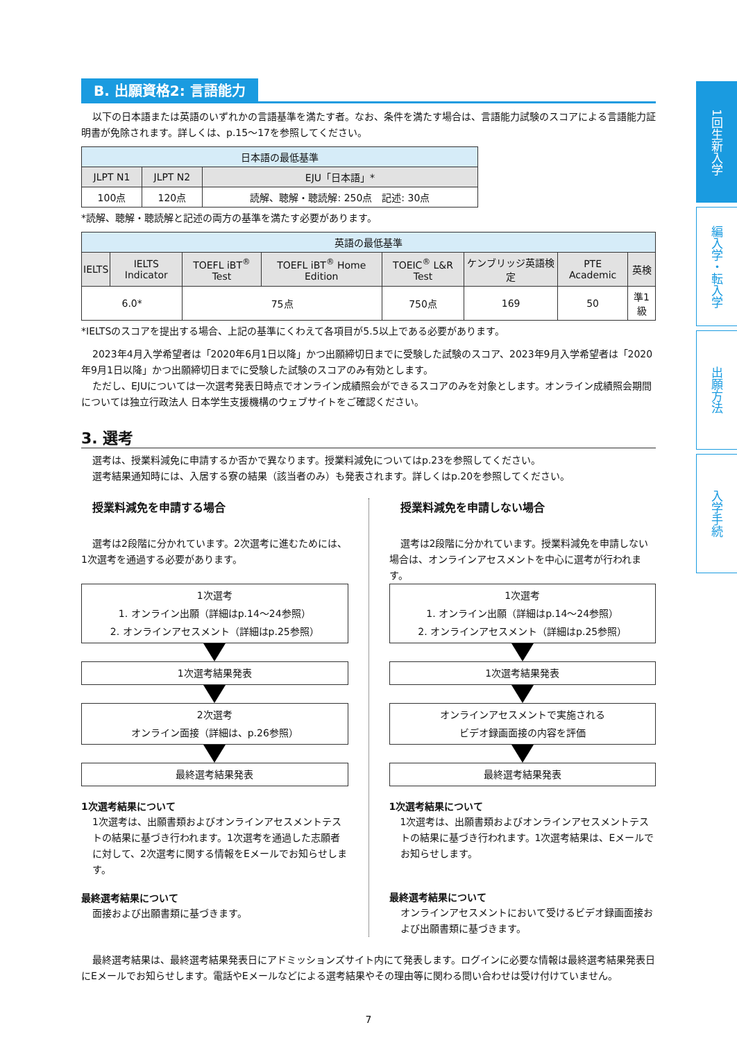1回生新入学
編入学・転入学
出願方法
入学手続
B. 出願資格2: 言語能力
以下の日本語または英語のいずれかの言語基準を満たす者。なお、条件を満たす場合は、言語能力試験のスコアによる言語能力証明書が免除されます。詳しくは、p.15～17を参照してください。
| 日本語の最低基準 | | |
| --- | --- | --- |
| JLPT N1 | JLPT N2 | EJU「日本語」* |
| 100点 | 120点 | 読解、聴解・聴読解: 250点 記述: 30点 |
*読解、聴解・聴読解と記述の両方の基準を満たす必要があります。
| 英語の最低基準 | | | | | | | |
| --- | --- | --- | --- | --- | --- | --- | --- |
| IELTS | IELTS Indicator | TOEFL iBT<sup>®</sup> Test | TOEFL iBT<sup>®</sup> Home Edition | TOEIC<sup>®</sup> L&R Test | ケンブリッジ英語検定 | PTE Academic | 英検 |
| 6.0* | | 75点 | | 750点 | 169 | 50 | 準1級 |
*IELTSのスコアを提出する場合、上記の基準にくわえて各項目が5.5以上である必要があります。
2023年4月入学希望者は「2020年6月1日以降」かつ出願締切日までに受験した試験のスコア、2023年9月入学希望者は「2020年9月1日以降」かつ出願締切日までに受験した試験のスコアのみ有効とします。
ただし、EJUについては一次選考発表日時点でオンライン成績照会ができるスコアのみを対象とします。オンライン成績照会期間については独立行政法人 日本学生支援機構のウェブサイトをご確認ください。
3. 選考
選考は、授業料減免に申請するか否かで異なります。授業料減免についてはp.23を参照してください。
選考結果通知時には、入居する寮の結果（該当者のみ）も発表されます。詳しくはp.20を参照してください。
授業料減免を申請する場合
選考は2段階に分かれています。2次選考に進むためには、1次選考を通過する必要があります。
1次選考
1. オンライン出願（詳細はp.14～24参照）
2. オンラインアセスメント（詳細はp.25参照）
1次選考結果発表
2次選考
オンライン面接（詳細は、p.26参照）
最終選考結果発表
1次選考結果について
1次選考は、出願書類およびオンラインアセスメントテストの結果に基づき行われます。1次選考を通過した志願者に対して、2次選考に関する情報をEメールでお知らせします。
最終選考結果について
面接および出願書類に基づきます。
授業料減免を申請しない場合
選考は2段階に分かれています。授業料減免を申請しない場合は、オンラインアセスメントを中心に選考が行われます。
1次選考
1. オンライン出願（詳細はp.14～24参照）
2. オンラインアセスメント（詳細はp.25参照）
1次選考結果発表
オンラインアセスメントで実施される
ビデオ録画面接の内容を評価
最終選考結果発表
1次選考結果について
1次選考は、出願書類およびオンラインアセスメントテストの結果に基づき行われます。1次選考結果は、Eメールでお知らせします。
最終選考結果について
オンラインアセスメントにおいて受けるビデオ録画面接および出願書類に基づきます。
最終選考結果は、最終選考結果発表日にアドミッションズサイト内にて発表します。ログインに必要な情報は最終選考結果発表日にEメールでお知らせします。電話やEメールなどによる選考結果やその理由等に関わる問い合わせは受け付けていません。
7